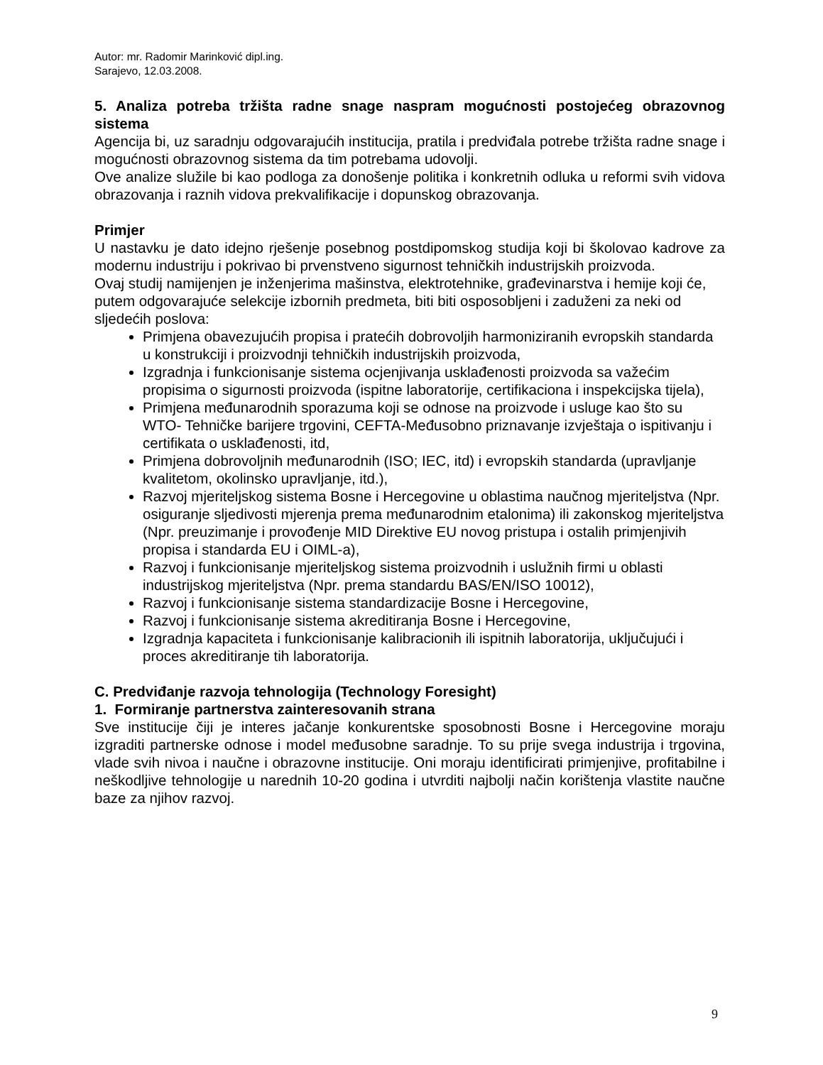Autor: mr. Radomir Marinković dipl.ing.
Sarajevo, 12.03.2008.
5. Analiza potreba tržišta radne snage naspram mogućnosti postojećeg obrazovnog sistema
Agencija bi, uz saradnju odgovarajućih institucija, pratila i predviđala potrebe tržišta radne snage i mogućnosti obrazovnog sistema da tim potrebama udovolji.
Ove analize služile bi kao podloga za donošenje politika i konkretnih odluka u reformi svih vidova obrazovanja i raznih vidova prekvalifikacije i dopunskog obrazovanja.
Primjer
U nastavku je dato idejno rješenje posebnog postdipomskog studija koji bi školovao kadrove za modernu industriju i pokrivao bi prvenstveno sigurnost tehničkih industrijskih proizvoda.
Ovaj studij namijenjen je inženjerima mašinstva, elektrotehnike, građevinarstva i hemije koji će, putem odgovarajuće selekcije izbornih predmeta, biti biti osposobljeni i zaduženi za neki od sljedećih poslova:
Primjena obavezujućih propisa i pratećih dobrovoljih harmoniziranih evropskih standarda u konstrukciji i proizvodnji tehničkih industrijskih proizvoda,
Izgradnja i funkcionisanje sistema ocjenjivanja usklađenosti proizvoda sa važećim propisima o sigurnosti proizvoda (ispitne laboratorije, certifikaciona i inspekcijska tijela),
Primjena međunarodnih sporazuma koji se odnose na proizvode i usluge kao što su WTO- Tehničke barijere trgovini, CEFTA-Međusobno priznavanje izvještaja o ispitivanju i certifikata o usklađenosti, itd,
Primjena dobrovoljnih međunarodnih (ISO; IEC, itd) i evropskih standarda (upravljanje kvalitetom, okolinsko upravljanje, itd.),
Razvoj mjeriteljskog sistema Bosne i Hercegovine u oblastima naučnog mjeriteljstva (Npr. osiguranje sljedivosti mjerenja prema međunarodnim etalonima) ili zakonskog mjeriteljstva (Npr. preuzimanje i provođenje MID Direktive EU novog pristupa i ostalih primjenjivih propisa i standarda EU i OIML-a),
Razvoj i funkcionisanje mjeriteljskog sistema proizvodnih i uslužnih firmi u oblasti industrijskog mjeriteljstva (Npr. prema standardu BAS/EN/ISO 10012),
Razvoj i funkcionisanje sistema standardizacije Bosne i Hercegovine,
Razvoj i funkcionisanje sistema akreditiranja Bosne i Hercegovine,
Izgradnja kapaciteta i funkcionisanje kalibracionih ili ispitnih laboratorija, uključujući i proces akreditiranje tih laboratorija.
C. Predviđanje razvoja tehnologija (Technology Foresight)
1. Formiranje partnerstva zainteresovanih strana
Sve institucije čiji je interes jačanje konkurentske sposobnosti Bosne i Hercegovine moraju izgraditi partnerske odnose i model međusobne saradnje. To su prije svega industrija i trgovina, vlade svih nivoa i naučne i obrazovne institucije. Oni moraju identificirati primjenjive, profitabilne i neškodljive tehnologije u narednih 10-20 godina i utvrditi najbolji način korištenja vlastite naučne baze za njihov razvoj.
9